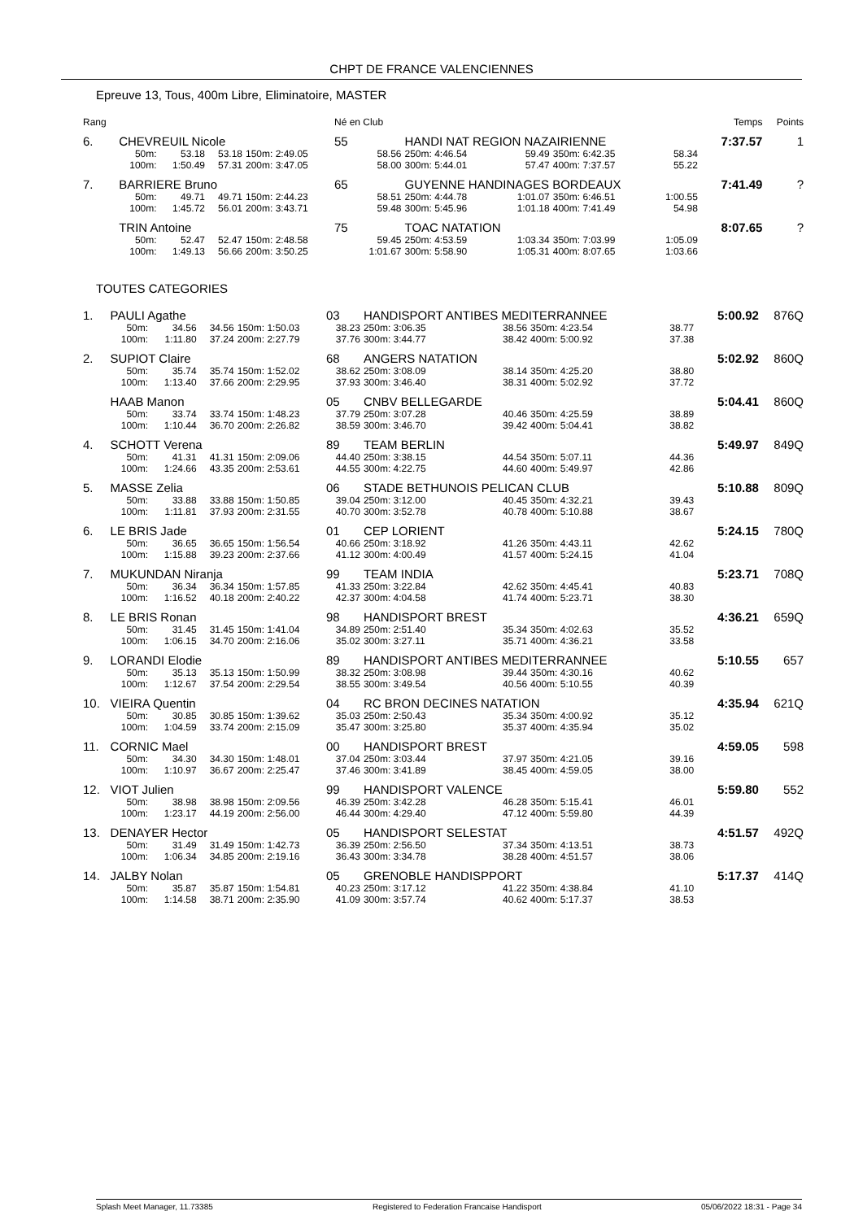CHPT DE FRANCE VALENCIENNES
Epreuve 13, Tous, 400m Libre, Eliminatoire, MASTER
| Rang | | | | | Né en Club | | | | | | Temps | Points |
| 6. | CHEVREUIL Nicole | | | | 55 | HANDI NAT REGION NAZAIRIENNE | | | | | 7:37.57 | 1 |
| | 50m: | 53.18 | 53.18 | 150m: 2:49.05 | 58.56 | 250m: 4:46.54 | 59.49 | 350m: 6:42.35 | 58.34 | | | |
| | 100m: | 1:50.49 | 57.31 | 200m: 3:47.05 | 58.00 | 300m: 5:44.01 | 57.47 | 400m: 7:37.57 | 55.22 | | | |
| 7. | BARRIERE Bruno | | | | 65 | GUYENNE HANDINAGES BORDEAUX | | | | | 7:41.49 | ? |
| | 50m: | 49.71 | 49.71 | 150m: 2:44.23 | 58.51 | 250m: 4:44.78 | 1:01.07 | 350m: 6:46.51 | 1:00.55 | | | |
| | 100m: | 1:45.72 | 56.01 | 200m: 3:43.71 | 59.48 | 300m: 5:45.96 | 1:01.18 | 400m: 7:41.49 | 54.98 | | | |
| | TRIN Antoine | | | | 75 | TOAC NATATION | | | | | 8:07.65 | ? |
| | 50m: | 52.47 | 52.47 | 150m: 2:48.58 | 59.45 | 250m: 4:53.59 | 1:03.34 | 350m: 7:03.99 | 1:05.09 | | | |
| | 100m: | 1:49.13 | 56.66 | 200m: 3:50.25 | 1:01.67 | 300m: 5:58.90 | 1:05.31 | 400m: 8:07.65 | 1:03.66 | | | |
TOUTES CATEGORIES
| 1. | PAULI Agathe | | | | 03 | HANDISPORT ANTIBES MEDITERRANNEE | | | | | 5:00.92 | 876Q |
| | 50m: | 34.56 | 34.56 | 150m: 1:50.03 | 38.23 | 250m: 3:06.35 | 38.56 | 350m: 4:23.54 | 38.77 | | | |
| | 100m: | 1:11.80 | 37.24 | 200m: 2:27.79 | 37.76 | 300m: 3:44.77 | 38.42 | 400m: 5:00.92 | 37.38 | | | |
| 2. | SUPIOT Claire | | | | 68 | ANGERS NATATION | | | | | 5:02.92 | 860Q |
| | 50m: | 35.74 | 35.74 | 150m: 1:52.02 | 38.62 | 250m: 3:08.09 | 38.14 | 350m: 4:25.20 | 38.80 | | | |
| | 100m: | 1:13.40 | 37.66 | 200m: 2:29.95 | 37.93 | 300m: 3:46.40 | 38.31 | 400m: 5:02.92 | 37.72 | | | |
| | HAAB Manon | | | | 05 | CNBV BELLEGARDE | | | | | 5:04.41 | 860Q |
| | 50m: | 33.74 | 33.74 | 150m: 1:48.23 | 37.79 | 250m: 3:07.28 | 40.46 | 350m: 4:25.59 | 38.89 | | | |
| | 100m: | 1:10.44 | 36.70 | 200m: 2:26.82 | 38.59 | 300m: 3:46.70 | 39.42 | 400m: 5:04.41 | 38.82 | | | |
| 4. | SCHOTT Verena | | | | 89 | TEAM BERLIN | | | | | 5:49.97 | 849Q |
| | 50m: | 41.31 | 41.31 | 150m: 2:09.06 | 44.40 | 250m: 3:38.15 | 44.54 | 350m: 5:07.11 | 44.36 | | | |
| | 100m: | 1:24.66 | 43.35 | 200m: 2:53.61 | 44.55 | 300m: 4:22.75 | 44.60 | 400m: 5:49.97 | 42.86 | | | |
| 5. | MASSE Zelia | | | | 06 | STADE BETHUNOIS PELICAN CLUB | | | | | 5:10.88 | 809Q |
| | 50m: | 33.88 | 33.88 | 150m: 1:50.85 | 39.04 | 250m: 3:12.00 | 40.45 | 350m: 4:32.21 | 39.43 | | | |
| | 100m: | 1:11.81 | 37.93 | 200m: 2:31.55 | 40.70 | 300m: 3:52.78 | 40.78 | 400m: 5:10.88 | 38.67 | | | |
| 6. | LE BRIS Jade | | | | 01 | CEP LORIENT | | | | | 5:24.15 | 780Q |
| | 50m: | 36.65 | 36.65 | 150m: 1:56.54 | 40.66 | 250m: 3:18.92 | 41.26 | 350m: 4:43.11 | 42.62 | | | |
| | 100m: | 1:15.88 | 39.23 | 200m: 2:37.66 | 41.12 | 300m: 4:00.49 | 41.57 | 400m: 5:24.15 | 41.04 | | | |
| 7. | MUKUNDAN Niranja | | | | 99 | TEAM INDIA | | | | | 5:23.71 | 708Q |
| | 50m: | 36.34 | 36.34 | 150m: 1:57.85 | 41.33 | 250m: 3:22.84 | 42.62 | 350m: 4:45.41 | 40.83 | | | |
| | 100m: | 1:16.52 | 40.18 | 200m: 2:40.22 | 42.37 | 300m: 4:04.58 | 41.74 | 400m: 5:23.71 | 38.30 | | | |
| 8. | LE BRIS Ronan | | | | 98 | HANDISPORT BREST | | | | | 4:36.21 | 659Q |
| | 50m: | 31.45 | 31.45 | 150m: 1:41.04 | 34.89 | 250m: 2:51.40 | 35.34 | 350m: 4:02.63 | 35.52 | | | |
| | 100m: | 1:06.15 | 34.70 | 200m: 2:16.06 | 35.02 | 300m: 3:27.11 | 35.71 | 400m: 4:36.21 | 33.58 | | | |
| 9. | LORANDI Elodie | | | | 89 | HANDISPORT ANTIBES MEDITERRANNEE | | | | | 5:10.55 | 657 |
| | 50m: | 35.13 | 35.13 | 150m: 1:50.99 | 38.32 | 250m: 3:08.98 | 39.44 | 350m: 4:30.16 | 40.62 | | | |
| | 100m: | 1:12.67 | 37.54 | 200m: 2:29.54 | 38.55 | 300m: 3:49.54 | 40.56 | 400m: 5:10.55 | 40.39 | | | |
| 10. | VIEIRA Quentin | | | | 04 | RC BRON DECINES NATATION | | | | | 4:35.94 | 621Q |
| | 50m: | 30.85 | 30.85 | 150m: 1:39.62 | 35.03 | 250m: 2:50.43 | 35.34 | 350m: 4:00.92 | 35.12 | | | |
| | 100m: | 1:04.59 | 33.74 | 200m: 2:15.09 | 35.47 | 300m: 3:25.80 | 35.37 | 400m: 4:35.94 | 35.02 | | | |
| 11. | CORNIC Mael | | | | 00 | HANDISPORT BREST | | | | | 4:59.05 | 598 |
| | 50m: | 34.30 | 34.30 | 150m: 1:48.01 | 37.04 | 250m: 3:03.44 | 37.97 | 350m: 4:21.05 | 39.16 | | | |
| | 100m: | 1:10.97 | 36.67 | 200m: 2:25.47 | 37.46 | 300m: 3:41.89 | 38.45 | 400m: 4:59.05 | 38.00 | | | |
| 12. | VIOT Julien | | | | 99 | HANDISPORT VALENCE | | | | | 5:59.80 | 552 |
| | 50m: | 38.98 | 38.98 | 150m: 2:09.56 | 46.39 | 250m: 3:42.28 | 46.28 | 350m: 5:15.41 | 46.01 | | | |
| | 100m: | 1:23.17 | 44.19 | 200m: 2:56.00 | 46.44 | 300m: 4:29.40 | 47.12 | 400m: 5:59.80 | 44.39 | | | |
| 13. | DENAYER Hector | | | | 05 | HANDISPORT SELESTAT | | | | | 4:51.57 | 492Q |
| | 50m: | 31.49 | 31.49 | 150m: 1:42.73 | 36.39 | 250m: 2:56.50 | 37.34 | 350m: 4:13.51 | 38.73 | | | |
| | 100m: | 1:06.34 | 34.85 | 200m: 2:19.16 | 36.43 | 300m: 3:34.78 | 38.28 | 400m: 4:51.57 | 38.06 | | | |
| 14. | JALBY Nolan | | | | 05 | GRENOBLE HANDISPPORT | | | | | 5:17.37 | 414Q |
| | 50m: | 35.87 | 35.87 | 150m: 1:54.81 | 40.23 | 250m: 3:17.12 | 41.22 | 350m: 4:38.84 | 41.10 | | | |
| | 100m: | 1:14.58 | 38.71 | 200m: 2:35.90 | 41.09 | 300m: 3:57.74 | 40.62 | 400m: 5:17.37 | 38.53 | | | |
Splash Meet Manager, 11.73385 Registered to Federation Francaise Handisport 05/06/2022 18:31 - Page 34